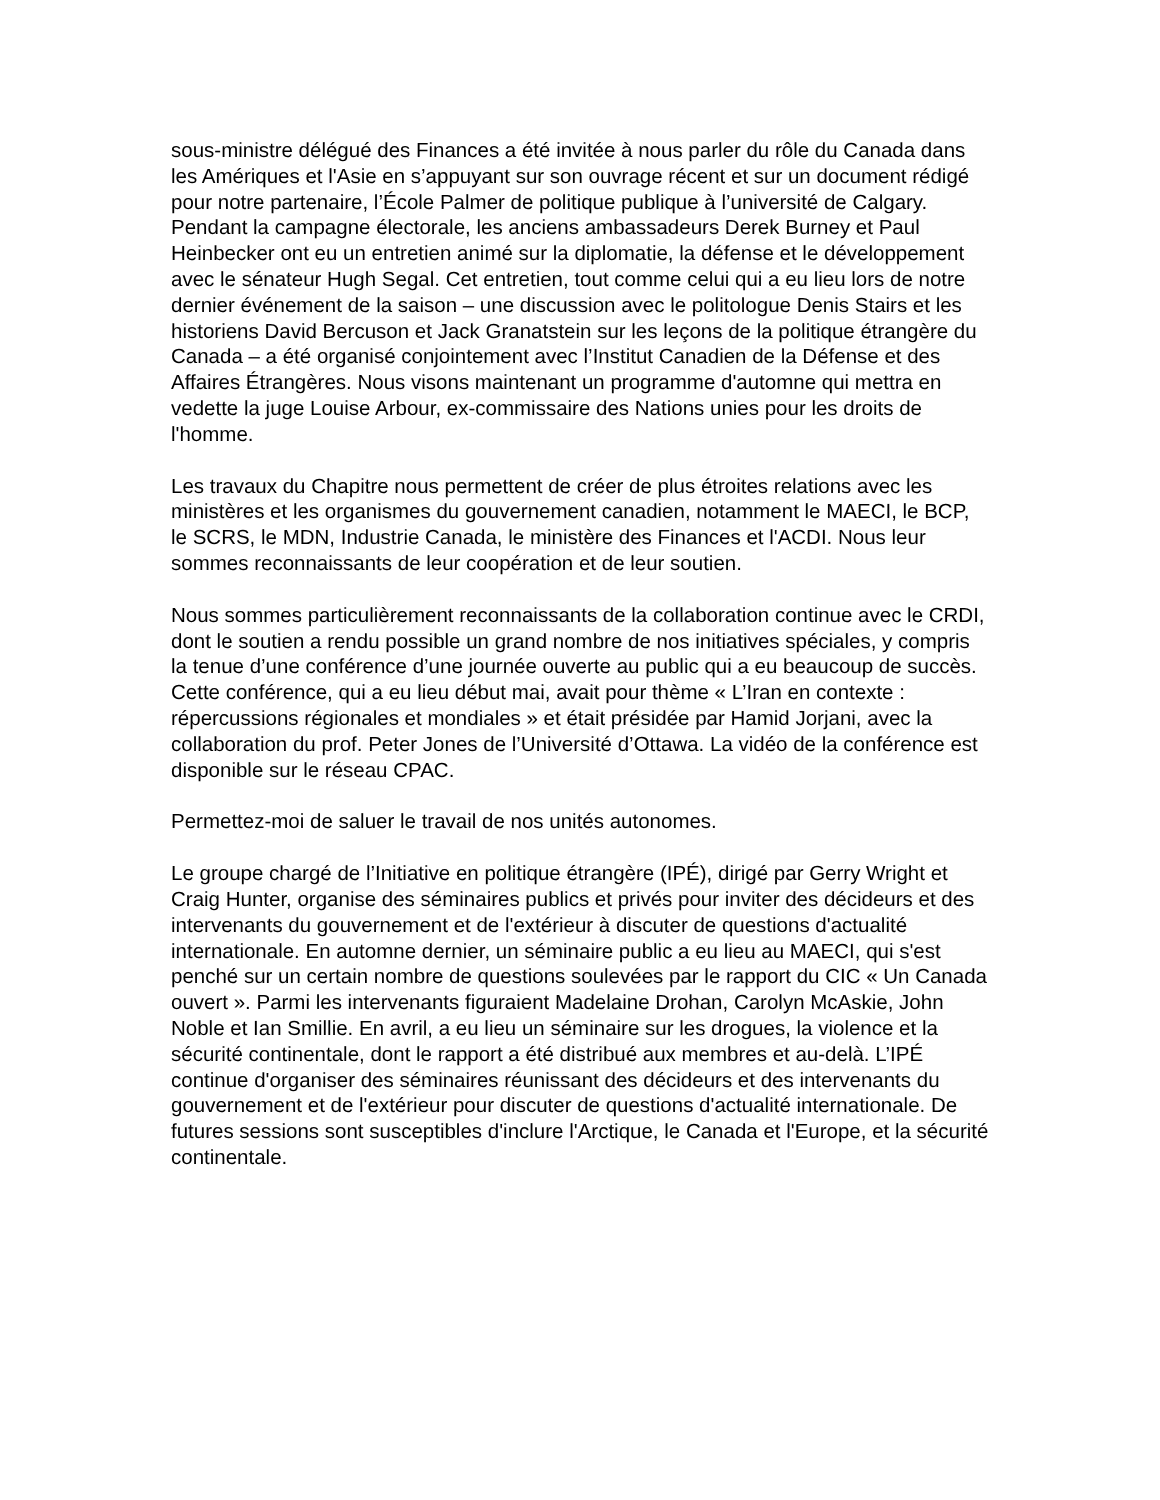sous-ministre délégué des Finances a été invitée à nous parler du rôle du Canada dans les Amériques et l'Asie en s’appuyant sur son ouvrage récent et sur un document rédigé pour notre partenaire, l’École Palmer de politique publique à l’université de Calgary. Pendant la campagne électorale, les anciens ambassadeurs Derek Burney et Paul Heinbecker ont eu un entretien animé sur la diplomatie, la défense et le développement avec le sénateur Hugh Segal. Cet entretien, tout comme celui qui a eu lieu lors de notre dernier événement de la saison – une discussion avec le politologue Denis Stairs et les historiens David Bercuson et Jack Granatstein sur les leçons de la politique étrangère du Canada – a été organisé conjointement avec l’Institut Canadien de la Défense et des Affaires Étrangères. Nous visons maintenant un programme d'automne qui mettra en vedette la juge Louise Arbour, ex-commissaire des Nations unies pour les droits de l'homme.
Les travaux du Chapitre nous permettent de créer de plus étroites relations avec les ministères et les organismes du gouvernement canadien, notamment le MAECI, le BCP, le SCRS, le MDN, Industrie Canada, le ministère des Finances et l'ACDI. Nous leur sommes reconnaissants de leur coopération et de leur soutien.
Nous sommes particulièrement reconnaissants de la collaboration continue avec le CRDI, dont le soutien a rendu possible un grand nombre de nos initiatives spéciales, y compris la tenue d’une conférence d’une journée ouverte au public qui a eu beaucoup de succès. Cette conférence, qui a eu lieu début mai, avait pour thème « L’Iran en contexte : répercussions régionales et mondiales » et était présidée par Hamid Jorjani, avec la collaboration du prof. Peter Jones de l’Université d’Ottawa. La vidéo de la conférence est disponible sur le réseau CPAC.
Permettez-moi de saluer le travail de nos unités autonomes.
Le groupe chargé de l’Initiative en politique étrangère (IPÉ), dirigé par Gerry Wright et Craig Hunter, organise des séminaires publics et privés pour inviter des décideurs et des intervenants du gouvernement et de l'extérieur à discuter de questions d'actualité internationale. En automne dernier, un séminaire public a eu lieu au MAECI, qui s'est penché sur un certain nombre de questions soulevées par le rapport du CIC « Un Canada ouvert ». Parmi les intervenants figuraient Madelaine Drohan, Carolyn McAskie, John Noble et Ian Smillie. En avril, a eu lieu un séminaire sur les drogues, la violence et la sécurité continentale, dont le rapport a été distribué aux membres et au-delà. L’IPÉ continue d'organiser des séminaires réunissant des décideurs et des intervenants du gouvernement et de l'extérieur pour discuter de questions d'actualité internationale. De futures sessions sont susceptibles d'inclure l'Arctique, le Canada et l'Europe, et la sécurité continentale.